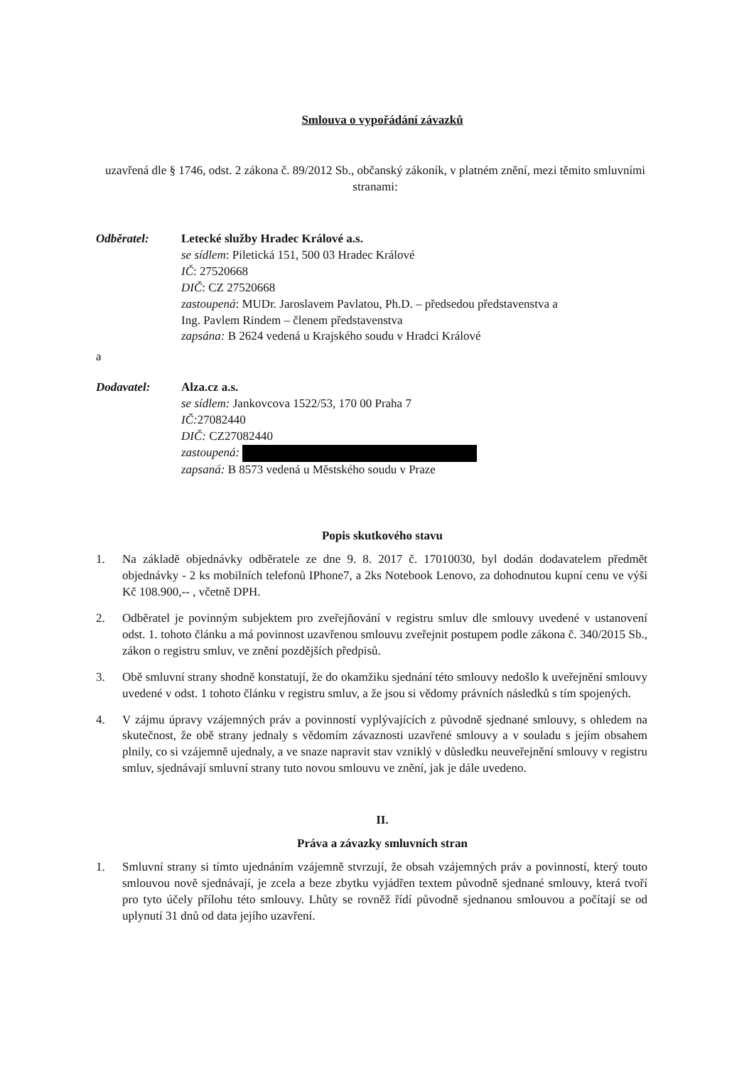Smlouva o vypořádání závazků
uzavřená dle § 1746, odst. 2 zákona č. 89/2012 Sb., občanský zákoník, v platném znění, mezi těmito smluvními stranami:
Odběratel: Letecké služby Hradec Králové a.s.
se sídlem: Piletická 151, 500 03 Hradec Králové
IČ: 27520668
DIČ: CZ 27520668
zastoupená: MUDr. Jaroslavem Pavlatou, Ph.D. – předsedou představenstva a
Ing. Pavlem Rindem – členem představenstva
zapsána: B 2624 vedená u Krajského soudu v Hradci Králové
a
Dodavatel: Alza.cz a.s.
se sídlem: Jankovcova 1522/53, 170 00 Praha 7
IČ: 27082440
DIČ: CZ27082440
zastoupená:
zapsaná: B 8573 vedená u Městského soudu v Praze
Popis skutkového stavu
1. Na základě objednávky odběratele ze dne 9. 8. 2017 č. 17010030, byl dodán dodavatelem předmět objednávky - 2 ks mobilních telefonů IPhone7, a 2ks Notebook Lenovo, za dohodnutou kupní cenu ve výši Kč 108.900,-- , včetně DPH.
2. Odběratel je povinným subjektem pro zveřejňování v registru smluv dle smlouvy uvedené v ustanovení odst. 1. tohoto článku a má povinnost uzavřenou smlouvu zveřejnit postupem podle zákona č. 340/2015 Sb., zákon o registru smluv, ve znění pozdějších předpisů.
3. Obě smluvní strany shodně konstatují, že do okamžiku sjednání této smlouvy nedošlo k uveřejnění smlouvy uvedené v odst. 1 tohoto článku v registru smluv, a že jsou si vědomy právních následků s tím spojených.
4. V zájmu úpravy vzájemných práv a povinností vyplývajících z původně sjednané smlouvy, s ohledem na skutečnost, že obě strany jednaly s vědomím závaznosti uzavřené smlouvy a v souladu s jejím obsahem plnily, co si vzájemně ujednaly, a ve snaze napravit stav vzniklý v důsledku neuveřejnění smlouvy v registru smluv, sjednávají smluvní strany tuto novou smlouvu ve znění, jak je dále uvedeno.
II.
Práva a závazky smluvních stran
1. Smluvní strany si tímto ujednáním vzájemně stvrzují, že obsah vzájemných práv a povinností, který touto smlouvou nově sjednávají, je zcela a beze zbytku vyjádřen textem původně sjednané smlouvy, která tvoří pro tyto účely přílohu této smlouvy. Lhůty se rovněž řídí původně sjednanou smlouvou a počítají se od uplynutí 31 dnů od data jejího uzavření.